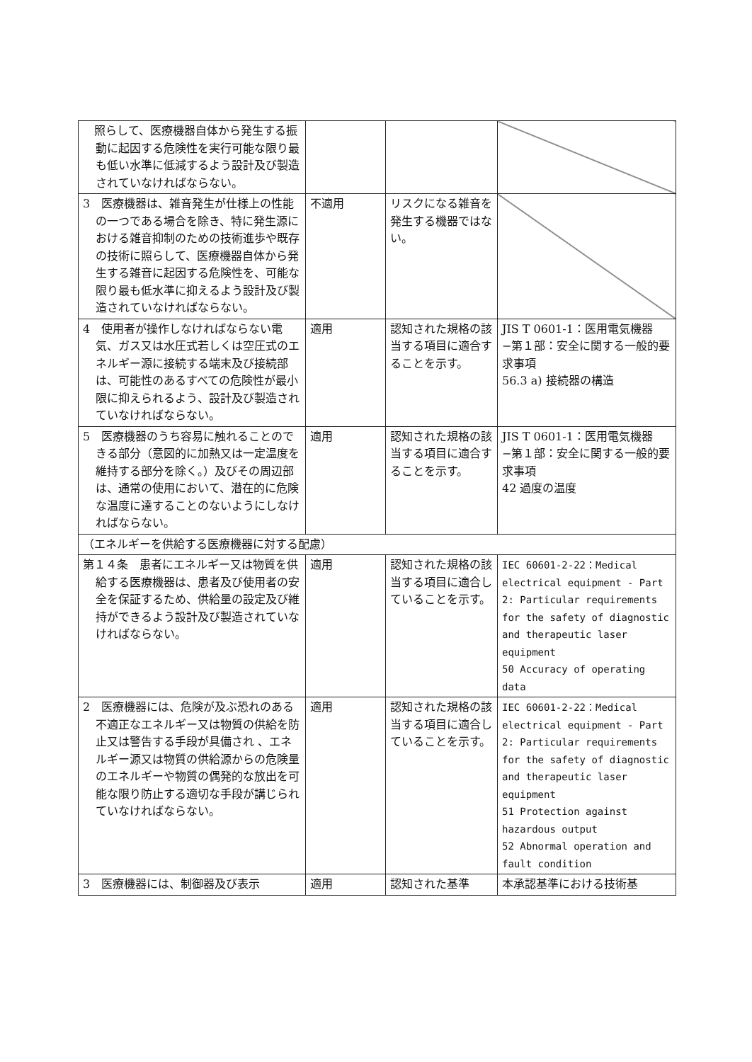| 照らして、医療機器自体から発生する振動に起因する危険性を実行可能な限り最も低い水準に低減するよう設計及び製造されていなければならない。 | | | |
| 3 医療機器は、雑音発生が仕様上の性能の一つである場合を除き、特に発生源における雑音抑制のための技術進歩や既存の技術に照らして、医療機器自体から発生する雑音に起因する危険性を、可能な限り最も低水準に抑えるよう設計及び製造されていなければならない。 | 不適用 | リスクになる雑音を発生する機器ではない。 | |
| 4 使用者が操作しなければならない電気、ガス又は水圧式若しくは空圧式のエネルギー源に接続する端末及び接続部は、可能性のあるすべての危険性が最小限に抑えられるよう、設計及び製造されていなければならない。 | 適用 | 認知された規格の該当する項目に適合することを示す。 | JIS T 0601-1：医用電気機器−第１部：安全に関する一般的要求事項 56.3 a) 接続器の構造 |
| 5 医療機器のうち容易に触れることのできる部分（意図的に加熱又は一定温度を維持する部分を除く。）及びその周辺部は、通常の使用において、潜在的に危険な温度に達することのないようにしなければならない。 | 適用 | 認知された規格の該当する項目に適合することを示す。 | JIS T 0601-1：医用電気機器−第１部：安全に関する一般的要求事項 42 過度の温度 |
| （エネルギーを供給する医療機器に対する配慮） | | | |
| 第１４条 患者にエネルギー又は物質を供給する医療機器は、患者及び使用者の安全を保証するため、供給量の設定及び維持ができるよう設計及び製造されていなければならない。 | 適用 | 認知された規格の該当する項目に適合していることを示す。 | IEC 60601-2-22：Medical electrical equipment - Part 2: Particular requirements for the safety of diagnostic and therapeutic laser equipment 50 Accuracy of operating data |
| 2 医療機器には、危険が及ぶ恐れのある不適正なエネルギー又は物質の供給を防止又は警告する手段が具備され 、エネルギー源又は物質の供給源からの危険量のエネルギーや物質の偶発的な放出を可能な限り防止する適切な手段が講じられていなければならない。 | 適用 | 認知された規格の該当する項目に適合していることを示す。 | IEC 60601-2-22：Medical electrical equipment - Part 2: Particular requirements for the safety of diagnostic and therapeutic laser equipment 51 Protection against hazardous output 52 Abnormal operation and fault condition |
| 3 医療機器には、制御器及び表示 | 適用 | 認知された基準 | 本承認基準における技術基 |